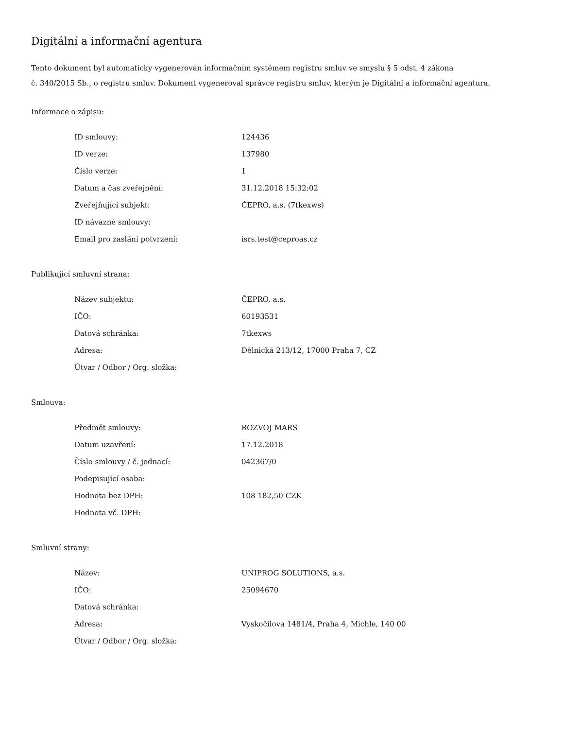Digitální a informační agentura
Tento dokument byl automaticky vygenerován informačním systémem registru smluv ve smyslu § 5 odst. 4 zákona
č. 340/2015 Sb., o registru smluv. Dokument vygeneroval správce registru smluv, kterým je Digitální a informační agentura.
Informace o zápisu:
| ID smlouvy: | 124436 |
| ID verze: | 137980 |
| Číslo verze: | 1 |
| Datum a čas zveřejnění: | 31.12.2018 15:32:02 |
| Zveřejňující subjekt: | ČEPRO, a.s. (7tkexws) |
| ID návazné smlouvy: | |
| Email pro zaslání potvrzení: | isrs.test@ceproas.cz |
Publikující smluvní strana:
| Název subjektu: | ČEPRO, a.s. |
| IČO: | 60193531 |
| Datová schránka: | 7tkexws |
| Adresa: | Dělnická 213/12, 17000 Praha 7, CZ |
| Útvar / Odbor / Org. složka: | |
Smlouva:
| Předmět smlouvy: | ROZVOJ MARS |
| Datum uzavření: | 17.12.2018 |
| Číslo smlouvy / č. jednací: | 042367/0 |
| Podepisující osoba: | |
| Hodnota bez DPH: | 108 182,50 CZK |
| Hodnota vč. DPH: | |
Smluvní strany:
| Název: | UNIPROG SOLUTIONS, a.s. |
| IČO: | 25094670 |
| Datová schránka: | |
| Adresa: | Vyskočilova 1481/4, Praha 4, Michle, 140 00 |
| Útvar / Odbor / Org. složka: | |